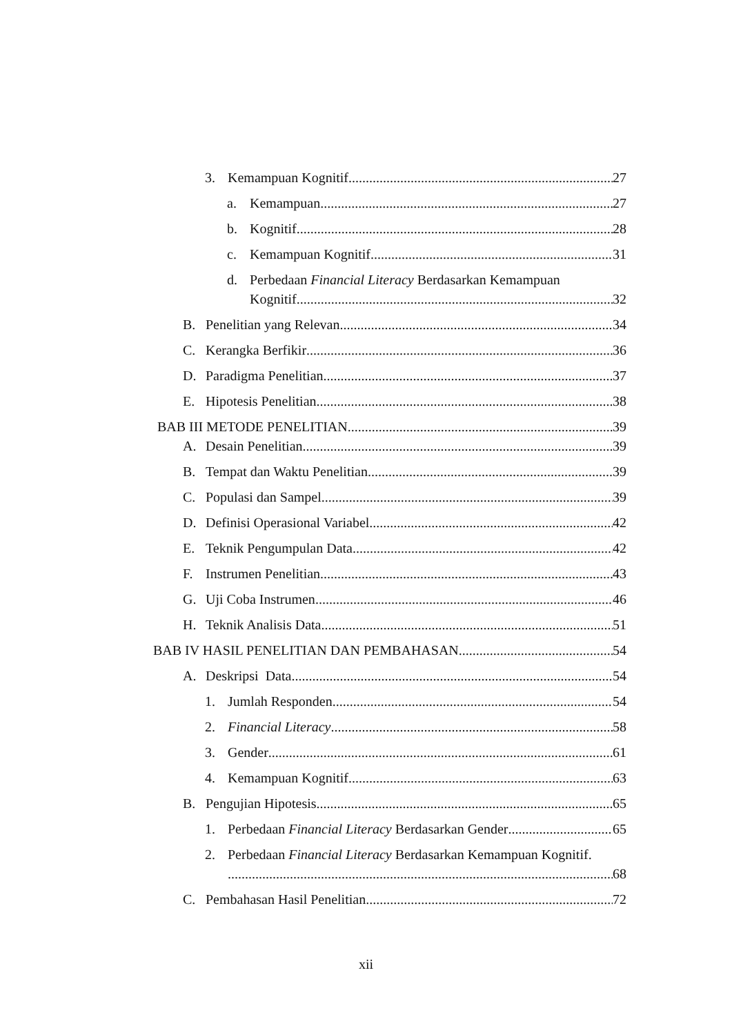3. Kemampuan Kognitif 27
a. Kemampuan 27
b. Kognitif 28
c. Kemampuan Kognitif 31
d. Perbedaan Financial Literacy Berdasarkan Kemampuan
Kognitif 32
B. Penelitian yang Relevan 34
C. Kerangka Berfikir 36
D. Paradigma Penelitian 37
E. Hipotesis Penelitian 38
BAB III METODE PENELITIAN 39
A. Desain Penelitian 39
B. Tempat dan Waktu Penelitian 39
C. Populasi dan Sampel 39
D. Definisi Operasional Variabel 42
E. Teknik Pengumpulan Data 42
F. Instrumen Penelitian 43
G. Uji Coba Instrumen 46
H. Teknik Analisis Data 51
BAB IV HASIL PENELITIAN DAN PEMBAHASAN 54
A. Deskripsi Data 54
1. Jumlah Responden 54
2. Financial Literacy 58
3. Gender 61
4. Kemampuan Kognitif 63
B. Pengujian Hipotesis 65
1. Perbedaan Financial Literacy Berdasarkan Gender 65
2. Perbedaan Financial Literacy Berdasarkan Kemampuan Kognitif.
68
C. Pembahasan Hasil Penelitian 72
xii